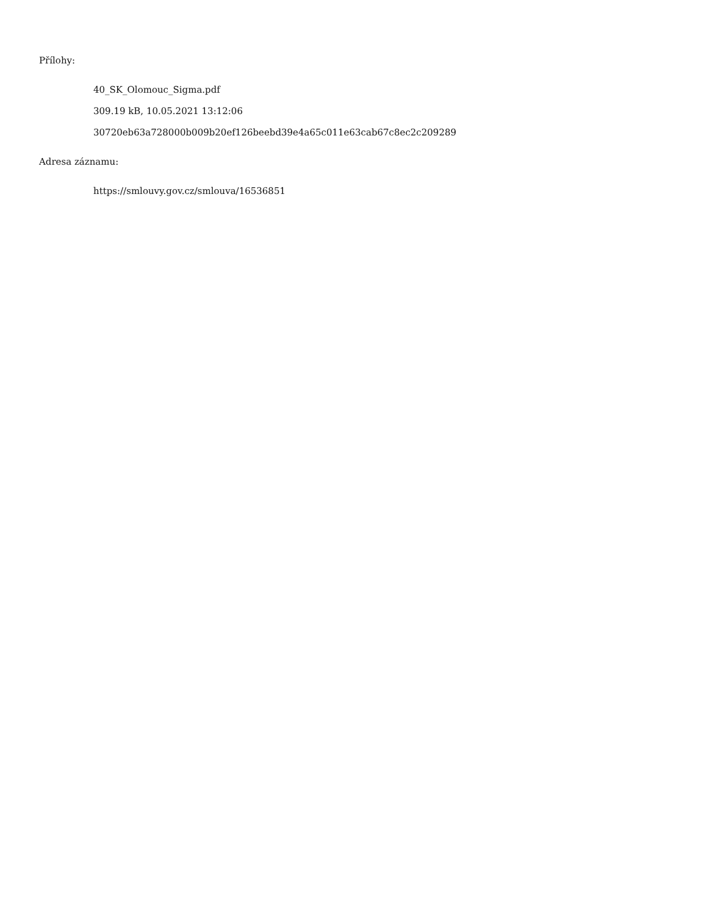Přílohy:
40_SK_Olomouc_Sigma.pdf
309.19 kB, 10.05.2021 13:12:06
30720eb63a728000b009b20ef126beebd39e4a65c011e63cab67c8ec2c209289
Adresa záznamu:
https://smlouvy.gov.cz/smlouva/16536851